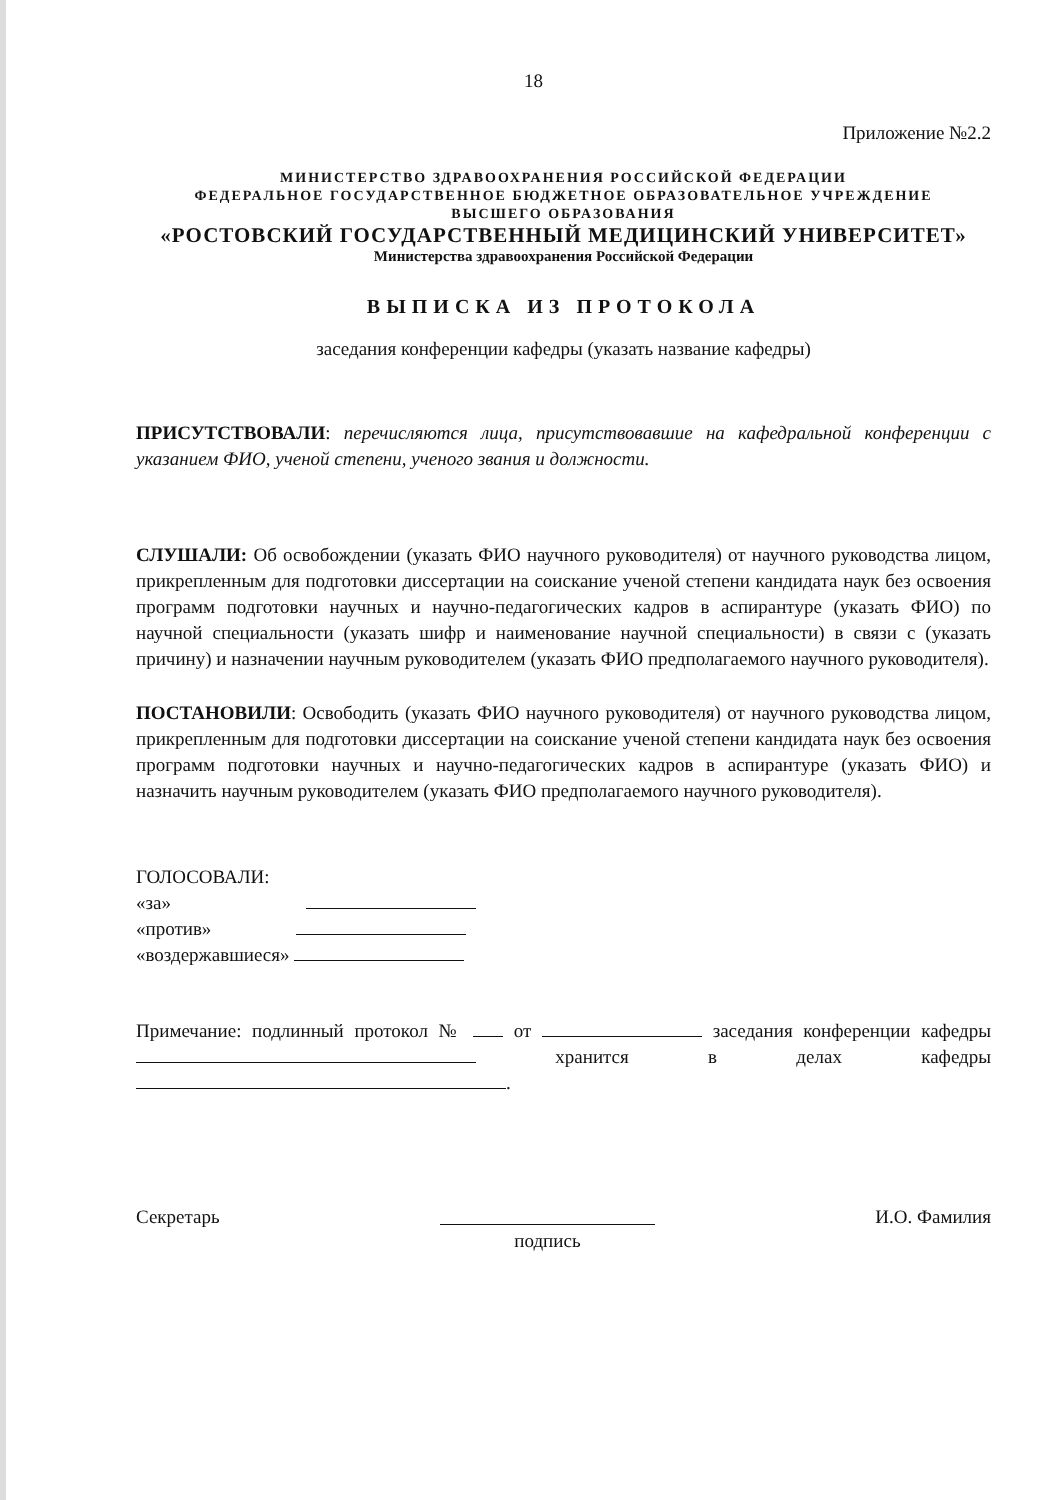18
Приложение №2.2
МИНИСТЕРСТВО ЗДРАВООХРАНЕНИЯ РОССИЙСКОЙ ФЕДЕРАЦИИ
ФЕДЕРАЛЬНОЕ ГОСУДАРСТВЕННОЕ БЮДЖЕТНОЕ ОБРАЗОВАТЕЛЬНОЕ УЧРЕЖДЕНИЕ
ВЫСШЕГО ОБРАЗОВАНИЯ
«РОСТОВСКИЙ ГОСУДАРСТВЕННЫЙ МЕДИЦИНСКИЙ УНИВЕРСИТЕТ»
Министерства здравоохранения Российской Федерации
ВЫПИСКА ИЗ ПРОТОКОЛА
заседания конференции кафедры (указать название кафедры)
ПРИСУТСТВОВАЛИ: перечисляются лица, присутствовавшие на кафедральной конференции с указанием ФИО, ученой степени, ученого звания и должности.
СЛУШАЛИ: Об освобождении (указать ФИО научного руководителя) от научного руководства лицом, прикрепленным для подготовки диссертации на соискание ученой степени кандидата наук без освоения программ подготовки научных и научно-педагогических кадров в аспирантуре (указать ФИО) по научной специальности (указать шифр и наименование научной специальности) в связи с (указать причину) и назначении научным руководителем (указать ФИО предполагаемого научного руководителя).
ПОСТАНОВИЛИ: Освободить (указать ФИО научного руководителя) от научного руководства лицом, прикрепленным для подготовки диссертации на соискание ученой степени кандидата наук без освоения программ подготовки научных и научно-педагогических кадров в аспирантуре (указать ФИО) и назначить научным руководителем (указать ФИО предполагаемого научного руководителя).
ГОЛОСОВАЛИ:
«за»
«против»
«воздержавшиеся»
Примечание: подлинный протокол № от заседания конференции кафедры хранится в делах кафедры .
Секретарь
подпись И.О. Фамилия